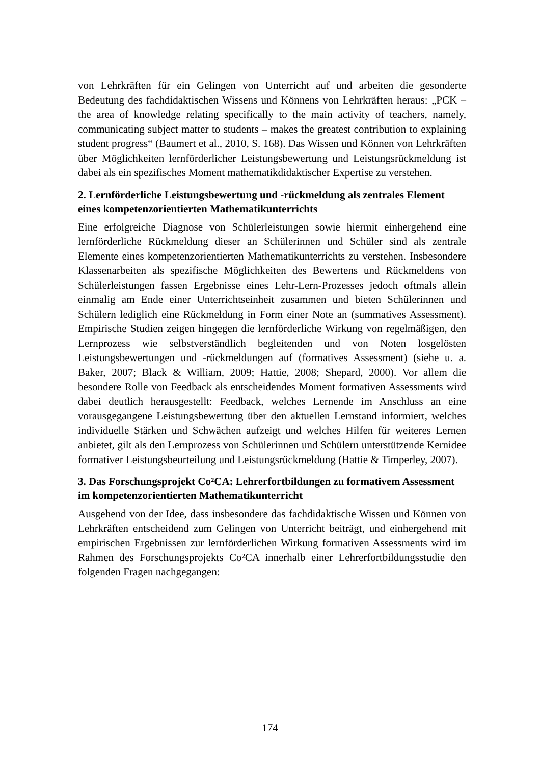von Lehrkräften für ein Gelingen von Unterricht auf und arbeiten die gesonderte Bedeutung des fachdidaktischen Wissens und Könnens von Lehrkräften heraus: „PCK – the area of knowledge relating specifically to the main activity of teachers, namely, communicating subject matter to students – makes the greatest contribution to explaining student progress“ (Baumert et al., 2010, S. 168). Das Wissen und Können von Lehrkräften über Möglichkeiten lernförderlicher Leistungsbewertung und Leistungsrückmeldung ist dabei als ein spezifisches Moment mathematikdidaktischer Expertise zu verstehen.
2. Lernförderliche Leistungsbewertung und -rückmeldung als zentrales Element eines kompetenzorientierten Mathematikunterrichts
Eine erfolgreiche Diagnose von Schülerleistungen sowie hiermit einhergehend eine lernförderliche Rückmeldung dieser an Schülerinnen und Schüler sind als zentrale Elemente eines kompetenzorientierten Mathematikunterrichts zu verstehen. Insbesondere Klassenarbeiten als spezifische Möglichkeiten des Bewertens und Rückmeldens von Schülerleistungen fassen Ergebnisse eines Lehr-Lern-Prozesses jedoch oftmals allein einmalig am Ende einer Unterrichtseinheit zusammen und bieten Schülerinnen und Schülern lediglich eine Rückmeldung in Form einer Note an (summatives Assessment). Empirische Studien zeigen hingegen die lernförderliche Wirkung von regelmäßigen, den Lernprozess wie selbstverständlich begleitenden und von Noten losgelösten Leistungsbewertungen und -rückmeldungen auf (formatives Assessment) (siehe u. a. Baker, 2007; Black & William, 2009; Hattie, 2008; Shepard, 2000). Vor allem die besondere Rolle von Feedback als entscheidendes Moment formativen Assessments wird dabei deutlich herausgestellt: Feedback, welches Lernende im Anschluss an eine vorausgegangene Leistungsbewertung über den aktuellen Lernstand informiert, welches individuelle Stärken und Schwächen aufzeigt und welches Hilfen für weiteres Lernen anbietet, gilt als den Lernprozess von Schülerinnen und Schülern unterstützende Kernidee formativer Leistungsbeurteilung und Leistungsrückmeldung (Hattie & Timperley, 2007).
3. Das Forschungsprojekt Co²CA: Lehrerfortbildungen zu formativem Assessment im kompetenzorientierten Mathematikunterricht
Ausgehend von der Idee, dass insbesondere das fachdidaktische Wissen und Können von Lehrkräften entscheidend zum Gelingen von Unterricht beiträgt, und einhergehend mit empirischen Ergebnissen zur lernförderlichen Wirkung formativen Assessments wird im Rahmen des Forschungsprojekts Co²CA innerhalb einer Lehrerfortbildungsstudie den folgenden Fragen nachgegangen:
174